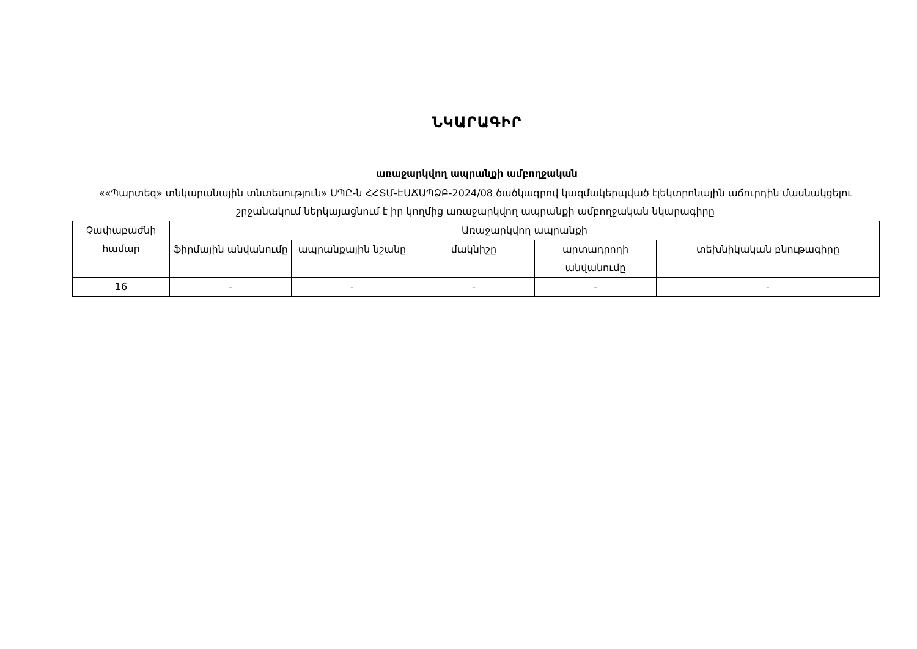ՆԿԱՐԱԳԻՐ
առաջարկվող ապրանքի ամբողջական
««Պարտեզ» տնկարանային տնտեսություն» ՍՊԸ-ն ՀՀՏՄ-ԷԱՃԱՊՁԲ-2024/08 ծածկագրով կազմակերպված էլեկտրոնային աճուրդին մասնակցելու շրջանակում ներկայացնում է իր կողմից առաջարկվող ապրանքի ամբողջական նկարագիրը
| Չափաբաժնի համար | Առաջարկվող ապրանքի | | | | |
| --- | --- | --- | --- | --- | --- |
| | ֆիրմային անվանումը | ապրանքային նշանը | մակնիշը | արտադրողի անվանումը | տեխնիկական բնութագիրը |
| 16 | - | - | - | - | - |